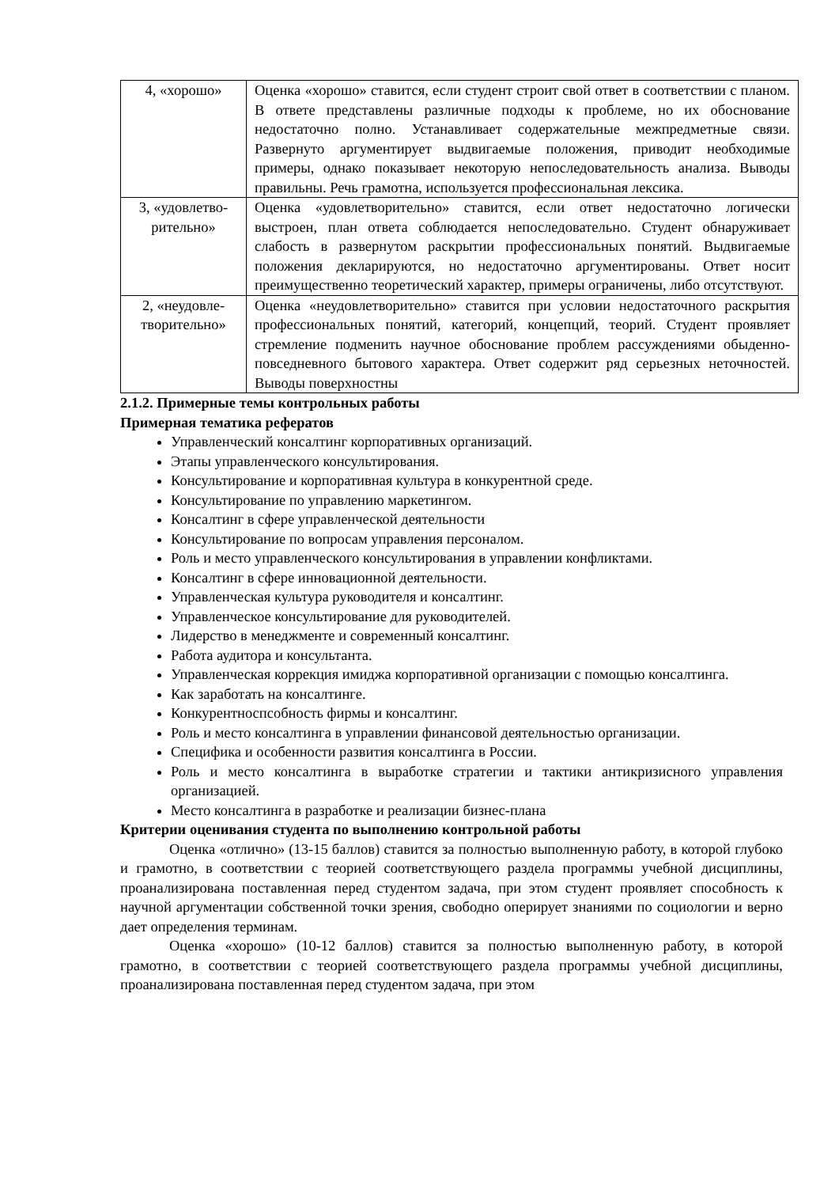| 4, «хорошо» | Оценка «хорошо» ставится, если студент строит свой ответ в соответствии с планом. В ответе представлены различные подходы к проблеме, но их обоснование недостаточно полно. Устанавливает содержательные межпредметные связи. Развернуто аргументирует выдвигаемые положения, приводит необходимые примеры, однако показывает некоторую непоследовательность анализа. Выводы правильны. Речь грамотна, используется профессиональная лексика. |
| 3, «удовлетво-рительно» | Оценка «удовлетворительно» ставится, если ответ недостаточно логически выстроен, план ответа соблюдается непоследовательно. Студент обнаруживает слабость в развернутом раскрытии профессиональных понятий. Выдвигаемые положения декларируются, но недостаточно аргументированы. Ответ носит преимущественно теоретический характер, примеры ограничены, либо отсутствуют. |
| 2, «неудовле-творительно» | Оценка «неудовлетворительно» ставится при условии недостаточного раскрытия профессиональных понятий, категорий, концепций, теорий. Студент проявляет стремление подменить научное обоснование проблем рассуждениями обыденно-повседневного бытового характера. Ответ содержит ряд серьезных неточностей. Выводы поверхностны |
2.1.2. Примерные темы контрольных работы
Примерная тематика рефератов
Управленческий консалтинг корпоративных организаций.
Этапы управленческого консультирования.
Консультирование и корпоративная культура в конкурентной среде.
Консультирование по управлению маркетингом.
Консалтинг в сфере управленческой деятельности
Консультирование по вопросам управления персоналом.
Роль и место управленческого консультирования в управлении конфликтами.
Консалтинг в сфере инновационной деятельности.
Управленческая культура руководителя и консалтинг.
Управленческое консультирование для руководителей.
Лидерство в менеджменте и современный консалтинг.
Работа аудитора и консультанта.
Управленческая коррекция имиджа корпоративной организации с помощью консалтинга.
Как заработать на консалтинге.
Конкурентноспсобность фирмы и консалтинг.
Роль и место консалтинга в управлении финансовой деятельностью организации.
Специфика и особенности развития консалтинга в России.
Роль и место консалтинга в выработке стратегии и тактики антикризисного управления организацией.
Место консалтинга в разработке и реализации бизнес-плана
Критерии оценивания студента по выполнению контрольной работы
Оценка «отлично» (13-15 баллов) ставится за полностью выполненную работу, в которой глубоко и грамотно, в соответствии с теорией соответствующего раздела программы учебной дисциплины, проанализирована поставленная перед студентом задача, при этом студент проявляет способность к научной аргументации собственной точки зрения, свободно оперирует знаниями по социологии и верно дает определения терминам.
Оценка «хорошо» (10-12 баллов) ставится за полностью выполненную работу, в которой грамотно, в соответствии с теорией соответствующего раздела программы учебной дисциплины, проанализирована поставленная перед студентом задача, при этом